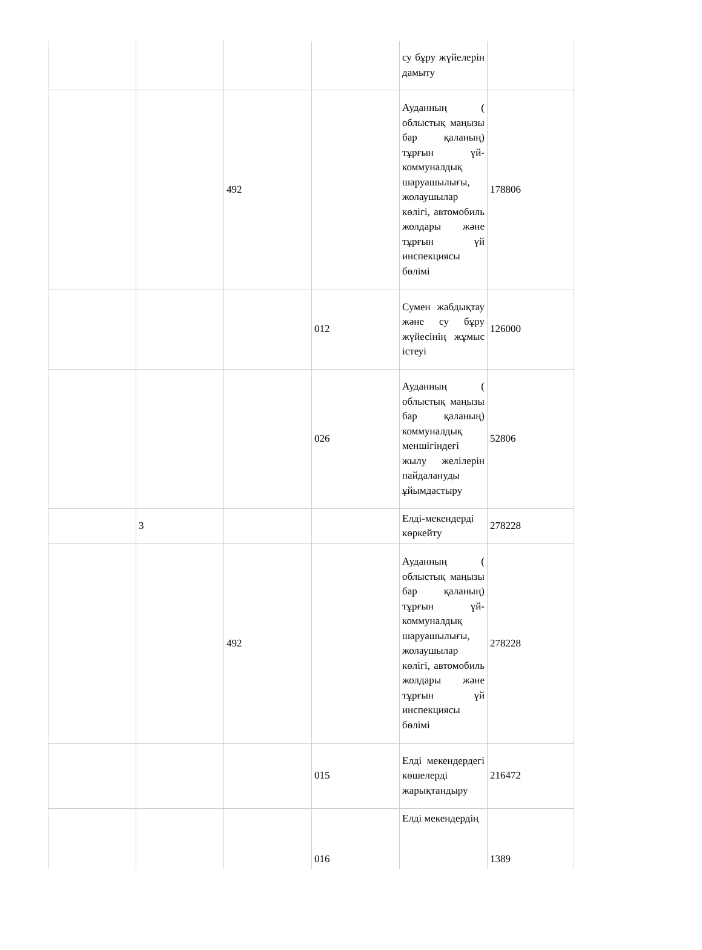| | | | | су бұру жүйелерін дамыту | |
| | | 492 | | Ауданның ( облыстық маңызы бар қаланың) тұрғын үй-коммуналдық шаруашылығы, жолаушылар көлігі, автомобиль жолдары және тұрғын үй инспекциясы бөлімі | 178806 |
| | | | 012 | Сумен жабдықтау және су бұру жүйесінің жұмыс істеуі | 126000 |
| | | | 026 | Ауданның ( облыстық маңызы бар қаланың) коммуналдық меншігіндегі жылу желілерін пайдалануды ұйымдастыру | 52806 |
| | 3 | | | Елді-мекендерді көркейту | 278228 |
| | | 492 | | Ауданның ( облыстық маңызы бар қаланың) тұрғын үй-коммуналдық шаруашылығы, жолаушылар көлігі, автомобиль жолдары және тұрғын үй инспекциясы бөлімі | 278228 |
| | | | 015 | Елді мекендердегі көшелерді жарықтандыру | 216472 |
| | | | 016 | Елді мекендердің | 1389 |